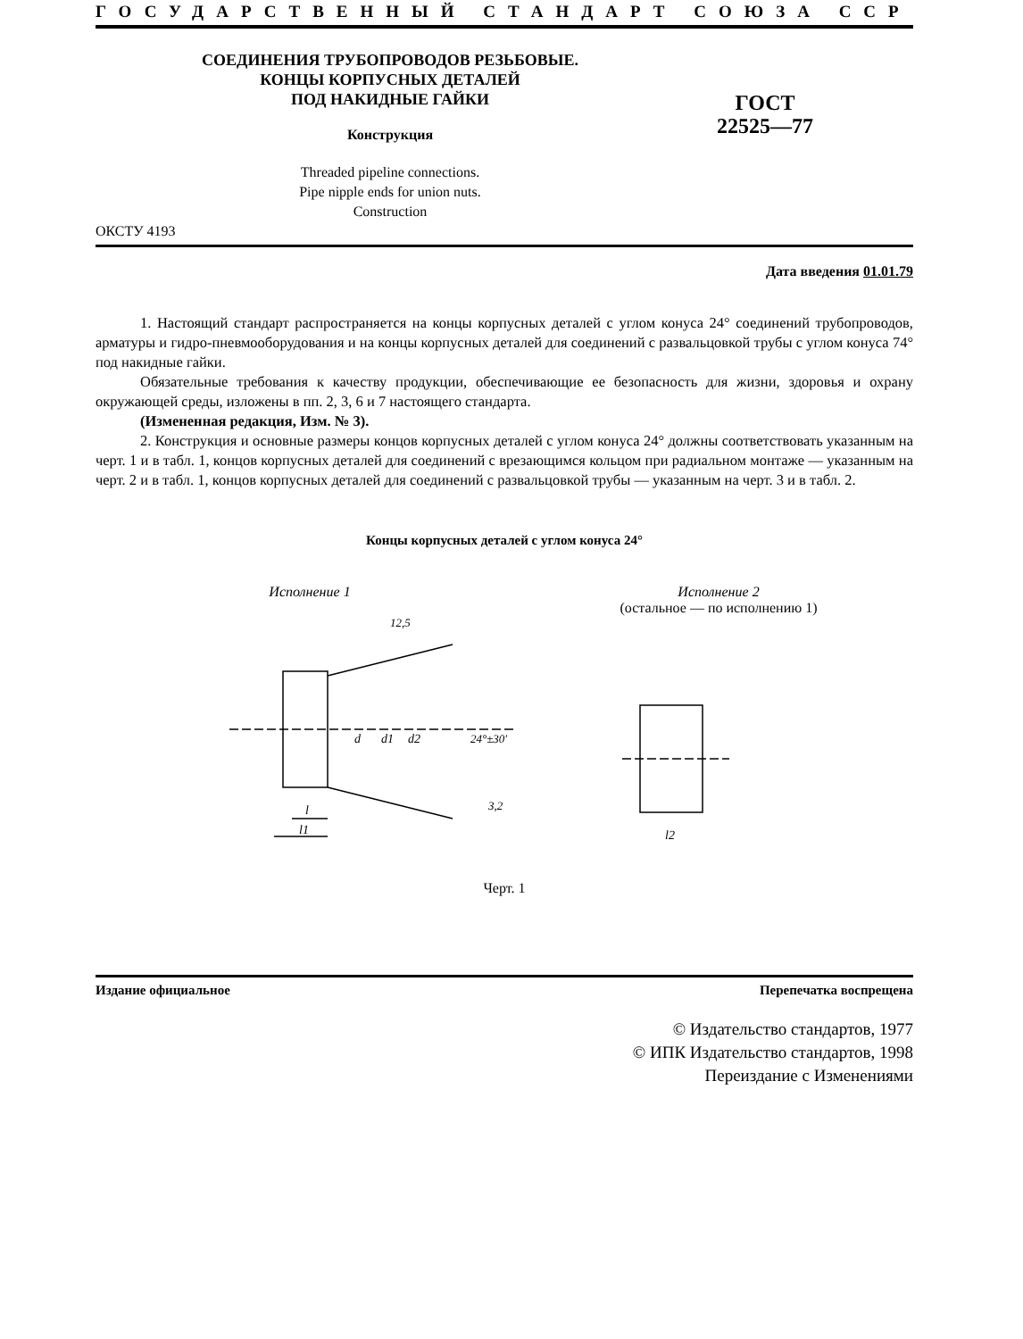ГОСУДАРСТВЕННЫЙ СТАНДАРТ СОЮЗА ССР
СОЕДИНЕНИЯ ТРУБОПРОВОДОВ РЕЗЬБОВЫЕ.
КОНЦЫ КОРПУСНЫХ ДЕТАЛЕЙ
ПОД НАКИДНЫЕ ГАЙКИ
Конструкция
Threaded pipeline connections.
Pipe nipple ends for union nuts.
Construction
ГОСТ
22525—77
ОКСТУ 4193
Дата введения 01.01.79
1. Настоящий стандарт распространяется на концы корпусных деталей с углом конуса 24° соединений трубопроводов, арматуры и гидро-пневмооборудования и на концы корпусных деталей для соединений с развальцовкой трубы с углом конуса 74° под накидные гайки.
Обязательные требования к качеству продукции, обеспечивающие ее безопасность для жизни, здоровья и охрану окружающей среды, изложены в пп. 2, 3, 6 и 7 настоящего стандарта.
(Измененная редакция, Изм. № 3).
2. Конструкция и основные размеры концов корпусных деталей с углом конуса 24° должны соответствовать указанным на черт. 1 и в табл. 1, концов корпусных деталей для соединений с врезающимся кольцом при радиальном монтаже — указанным на черт. 2 и в табл. 1, концов корпусных деталей для соединений с развальцовкой трубы — указанным на черт. 3 и в табл. 2.
Концы корпусных деталей с углом конуса 24°
Исполнение 1
d
d1
d2
24°±30′
l
l1
12,5
3,2
Исполнение 2
(остальное — по исполнению 1)
l2
Черт. 1
Издание официальное Перепечатка воспрещена
© Издательство стандартов, 1977
© ИПК Издательство стандартов, 1998
Переиздание с Изменениями